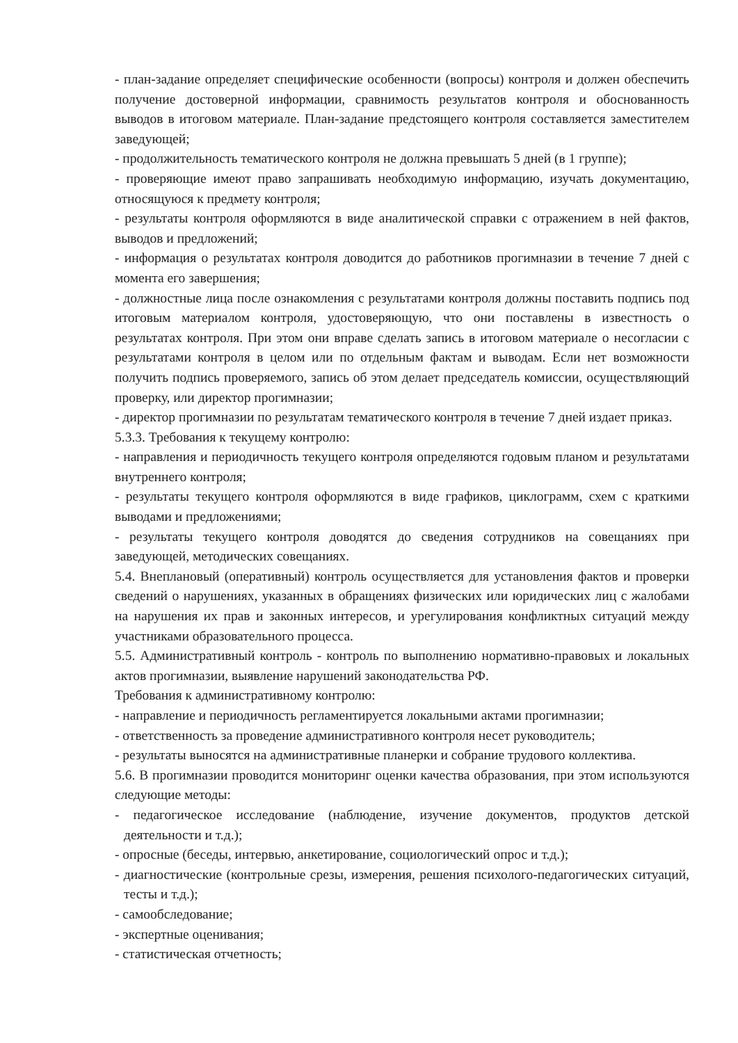- план-задание определяет специфические особенности (вопросы) контроля и должен обеспечить получение достоверной информации, сравнимость результатов контроля и обоснованность выводов в итоговом материале. План-задание предстоящего контроля составляется заместителем заведующей;
- продолжительность тематического контроля не должна превышать 5 дней (в 1 группе);
- проверяющие имеют право запрашивать необходимую информацию, изучать документацию, относящуюся к предмету контроля;
- результаты контроля оформляются в виде аналитической справки с отражением в ней фактов, выводов и предложений;
- информация о результатах контроля доводится до работников прогимназии в течение 7 дней с момента его завершения;
- должностные лица после ознакомления с результатами контроля должны поставить подпись под итоговым материалом контроля, удостоверяющую, что они поставлены в известность о результатах контроля. При этом они вправе сделать запись в итоговом материале о несогласии с результатами контроля в целом или по отдельным фактам и выводам. Если нет возможности получить подпись проверяемого, запись об этом делает председатель комиссии, осуществляющий проверку, или директор прогимназии;
- директор прогимназии по результатам тематического контроля в течение 7 дней издает приказ.
5.3.3. Требования к текущему контролю:
- направления и периодичность текущего контроля определяются годовым планом и результатами внутреннего контроля;
- результаты текущего контроля оформляются в виде графиков, циклограмм, схем с краткими выводами и предложениями;
- результаты текущего контроля доводятся до сведения сотрудников на совещаниях при заведующей, методических совещаниях.
5.4. Внеплановый (оперативный) контроль осуществляется для установления фактов и проверки сведений о нарушениях, указанных в обращениях физических или юридических лиц с жалобами на нарушения их прав и законных интересов, и урегулирования конфликтных ситуаций между участниками образовательного процесса.
5.5. Административный контроль - контроль по выполнению нормативно-правовых и локальных актов прогимназии, выявление нарушений законодательства РФ.
Требования к административному контролю:
- направление и периодичность регламентируется локальными актами прогимназии;
- ответственность за проведение административного контроля несет руководитель;
- результаты выносятся на административные планерки и собрание трудового коллектива.
5.6. В прогимназии проводится мониторинг оценки качества образования, при этом используются следующие методы:
- педагогическое исследование (наблюдение, изучение документов, продуктов детской деятельности и т.д.);
- опросные (беседы, интервью, анкетирование, социологический опрос и т.д.);
- диагностические (контрольные срезы, измерения, решения психолого-педагогических ситуаций, тесты и т.д.);
- самообследование;
- экспертные оценивания;
- статистическая отчетность;